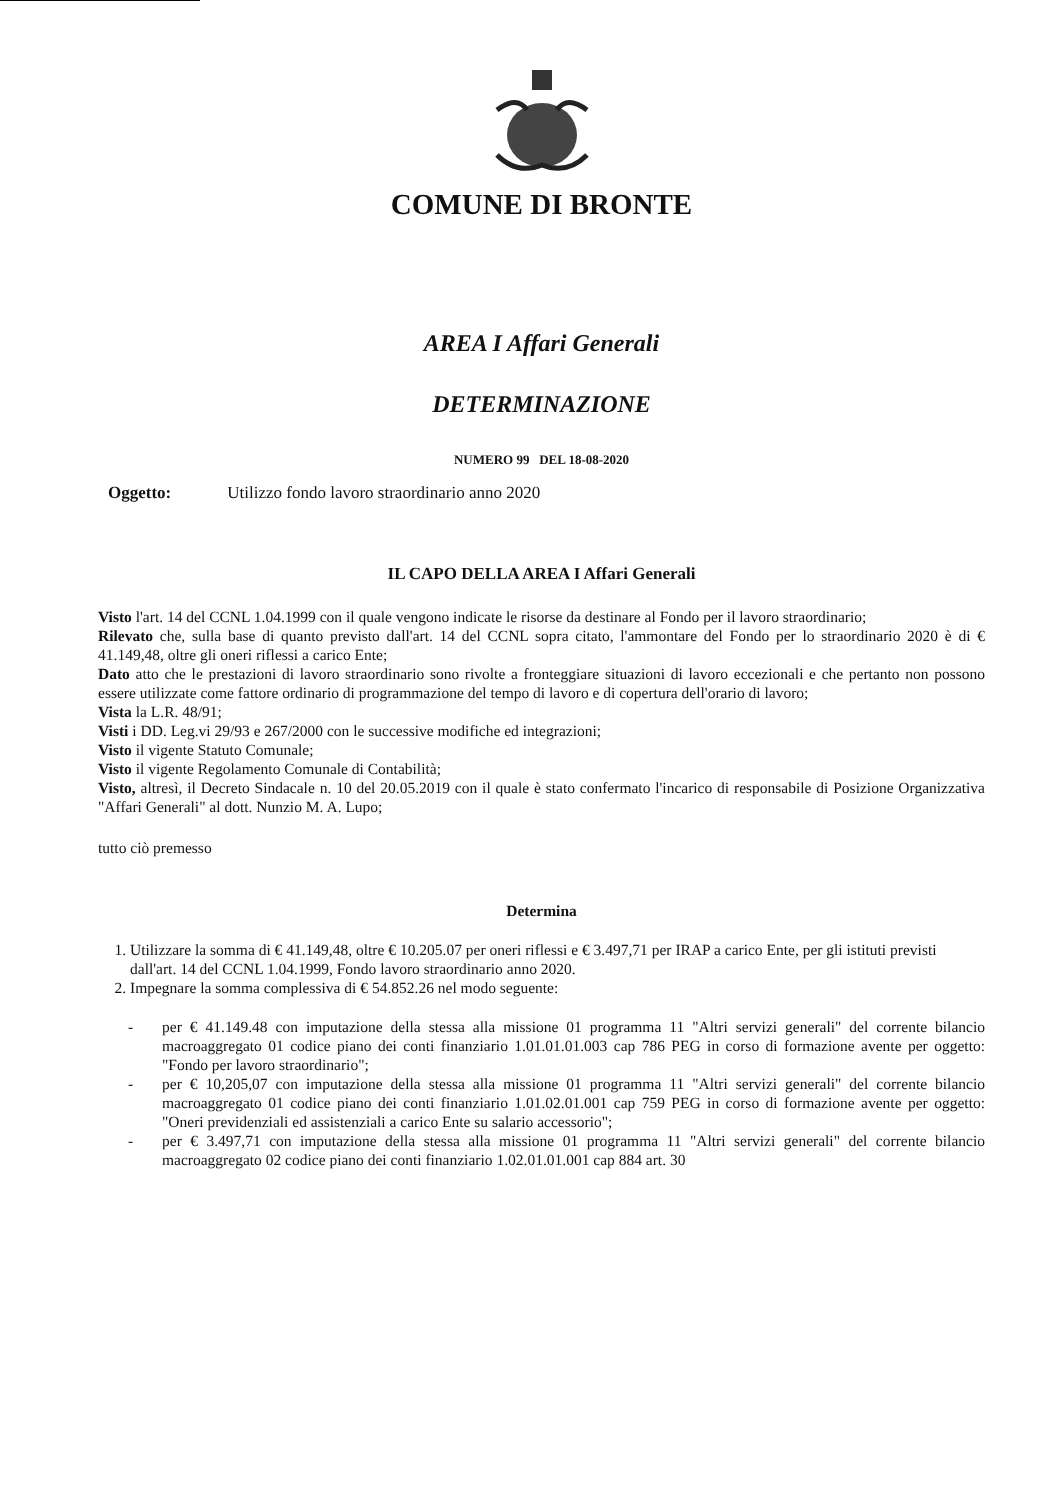COMUNE DI BRONTE
AREA I Affari Generali
DETERMINAZIONE
NUMERO 99 DEL 18-08-2020
Oggetto: Utilizzo fondo lavoro straordinario anno 2020
IL CAPO DELLA AREA I Affari Generali
Visto l'art. 14 del CCNL 1.04.1999 con il quale vengono indicate le risorse da destinare al Fondo per il lavoro straordinario;
Rilevato che, sulla base di quanto previsto dall'art. 14 del CCNL sopra citato, l'ammontare del Fondo per lo straordinario 2020 è di € 41.149,48, oltre gli oneri riflessi a carico Ente;
Dato atto che le prestazioni di lavoro straordinario sono rivolte a fronteggiare situazioni di lavoro eccezionali e che pertanto non possono essere utilizzate come fattore ordinario di programmazione del tempo di lavoro e di copertura dell'orario di lavoro;
Vista la L.R. 48/91;
Visti i DD. Leg.vi 29/93 e 267/2000 con le successive modifiche ed integrazioni;
Visto il vigente Statuto Comunale;
Visto il vigente Regolamento Comunale di Contabilità;
Visto, altresì, il Decreto Sindacale n. 10 del 20.05.2019 con il quale è stato confermato l'incarico di responsabile di Posizione Organizzativa "Affari Generali" al dott. Nunzio M. A. Lupo;
tutto ciò premesso
Determina
1. Utilizzare la somma di € 41.149,48, oltre € 10.205.07 per oneri riflessi e € 3.497,71 per IRAP a carico Ente, per gli istituti previsti dall'art. 14 del CCNL 1.04.1999, Fondo lavoro straordinario anno 2020.
2. Impegnare la somma complessiva di € 54.852.26 nel modo seguente:
- per € 41.149.48 con imputazione della stessa alla missione 01 programma 11 "Altri servizi generali" del corrente bilancio macroaggregato 01 codice piano dei conti finanziario 1.01.01.01.003 cap 786 PEG in corso di formazione avente per oggetto: "Fondo per lavoro straordinario";
- per € 10,205,07 con imputazione della stessa alla missione 01 programma 11 "Altri servizi generali" del corrente bilancio macroaggregato 01 codice piano dei conti finanziario 1.01.02.01.001 cap 759 PEG in corso di formazione avente per oggetto: "Oneri previdenziali ed assistenziali a carico Ente su salario accessorio";
- per € 3.497,71 con imputazione della stessa alla missione 01 programma 11 "Altri servizi generali" del corrente bilancio macroaggregato 02 codice piano dei conti finanziario 1.02.01.01.001 cap 884 art. 30